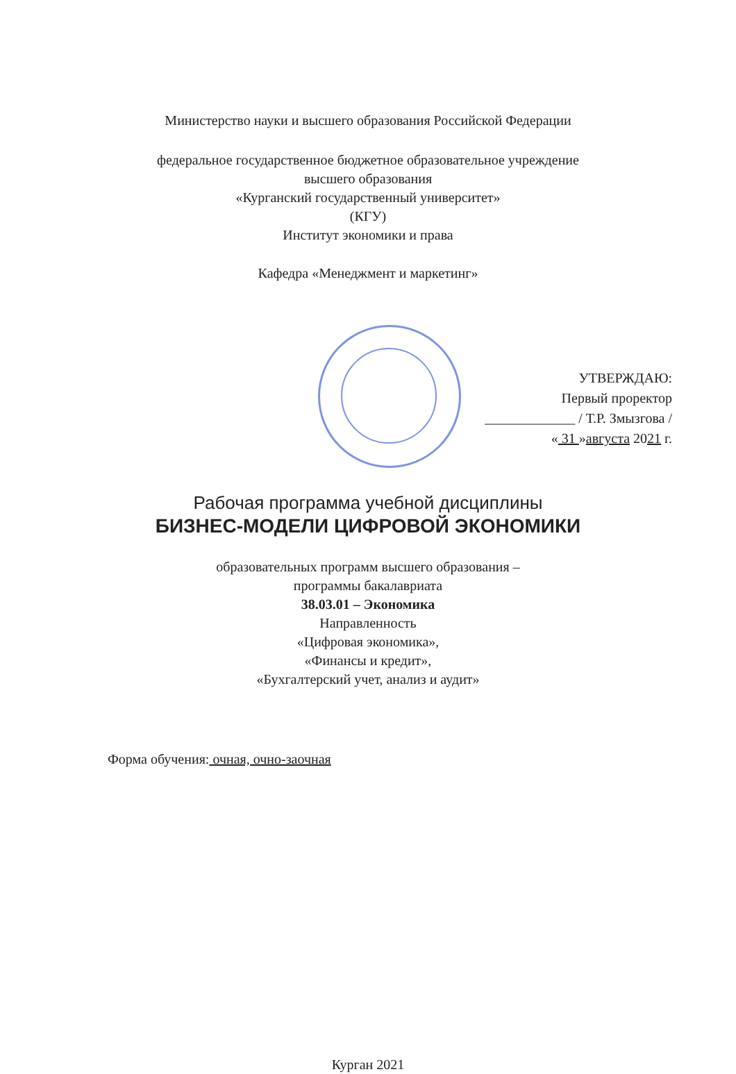Министерство науки и высшего образования Российской Федерации
федеральное государственное бюджетное образовательное учреждение
высшего образования
«Курганский государственный университет»
(КГУ)
Институт экономики и права
Кафедра «Менеджмент и маркетинг»
УТВЕРЖДАЮ:
Первый проректор
_____________ / Т.Р. Змызгова /
« 31 »августа 2021 г.
Рабочая программа учебной дисциплины
БИЗНЕС-МОДЕЛИ ЦИФРОВОЙ ЭКОНОМИКИ
образовательных программ высшего образования –
программы бакалавриата
38.03.01 – Экономика
Направленность
«Цифровая экономика»,
«Финансы и кредит»,
«Бухгалтерский учет, анализ и аудит»
Форма обучения: очная, очно-заочная
Курган 2021